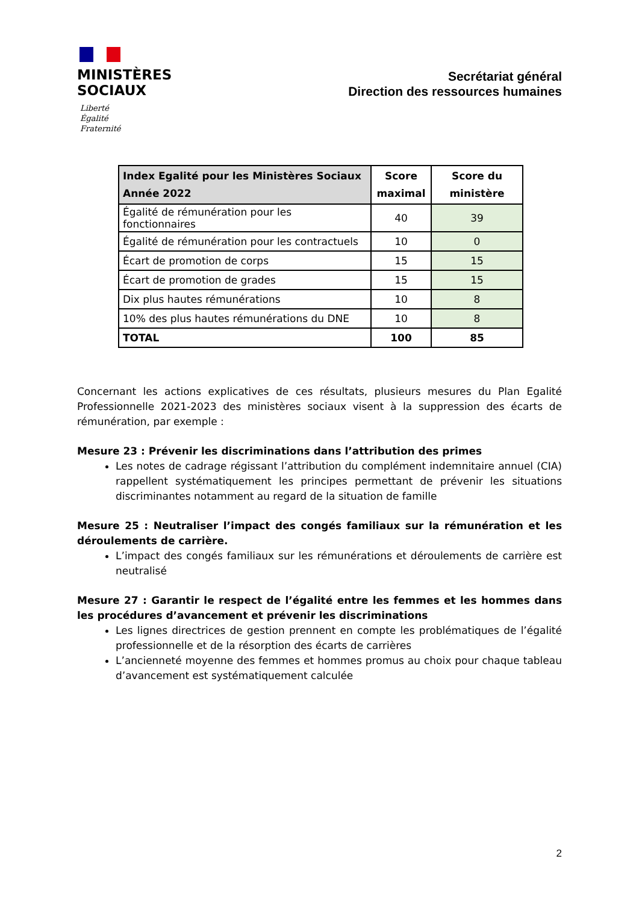MINISTÈRES
SOCIAUX
Liberté
Égalité
Fraternité
Secrétariat général
Direction des ressources humaines
| Index Egalité pour les Ministères Sociaux Année 2022 | Score maximal | Score du ministère |
| --- | --- | --- |
| Égalité de rémunération pour les fonctionnaires | 40 | 39 |
| Égalité de rémunération pour les contractuels | 10 | 0 |
| Écart de promotion de corps | 15 | 15 |
| Écart de promotion de grades | 15 | 15 |
| Dix plus hautes rémunérations | 10 | 8 |
| 10% des plus hautes rémunérations du DNE | 10 | 8 |
| TOTAL | 100 | 85 |
Concernant les actions explicatives de ces résultats, plusieurs mesures du Plan Egalité Professionnelle 2021-2023 des ministères sociaux visent à la suppression des écarts de rémunération, par exemple :
Mesure 23 : Prévenir les discriminations dans l’attribution des primes
Les notes de cadrage régissant l’attribution du complément indemnitaire annuel (CIA) rappellent systématiquement les principes permettant de prévenir les situations discriminantes notamment au regard de la situation de famille
Mesure 25 : Neutraliser l’impact des congés familiaux sur la rémunération et les déroulements de carrière.
L’impact des congés familiaux sur les rémunérations et déroulements de carrière est neutralisé
Mesure 27 : Garantir le respect de l’égalité entre les femmes et les hommes dans les procédures d’avancement et prévenir les discriminations
Les lignes directrices de gestion prennent en compte les problématiques de l’égalité professionnelle et de la résorption des écarts de carrières
L’ancienneté moyenne des femmes et hommes promus au choix pour chaque tableau d’avancement est systématiquement calculée
2